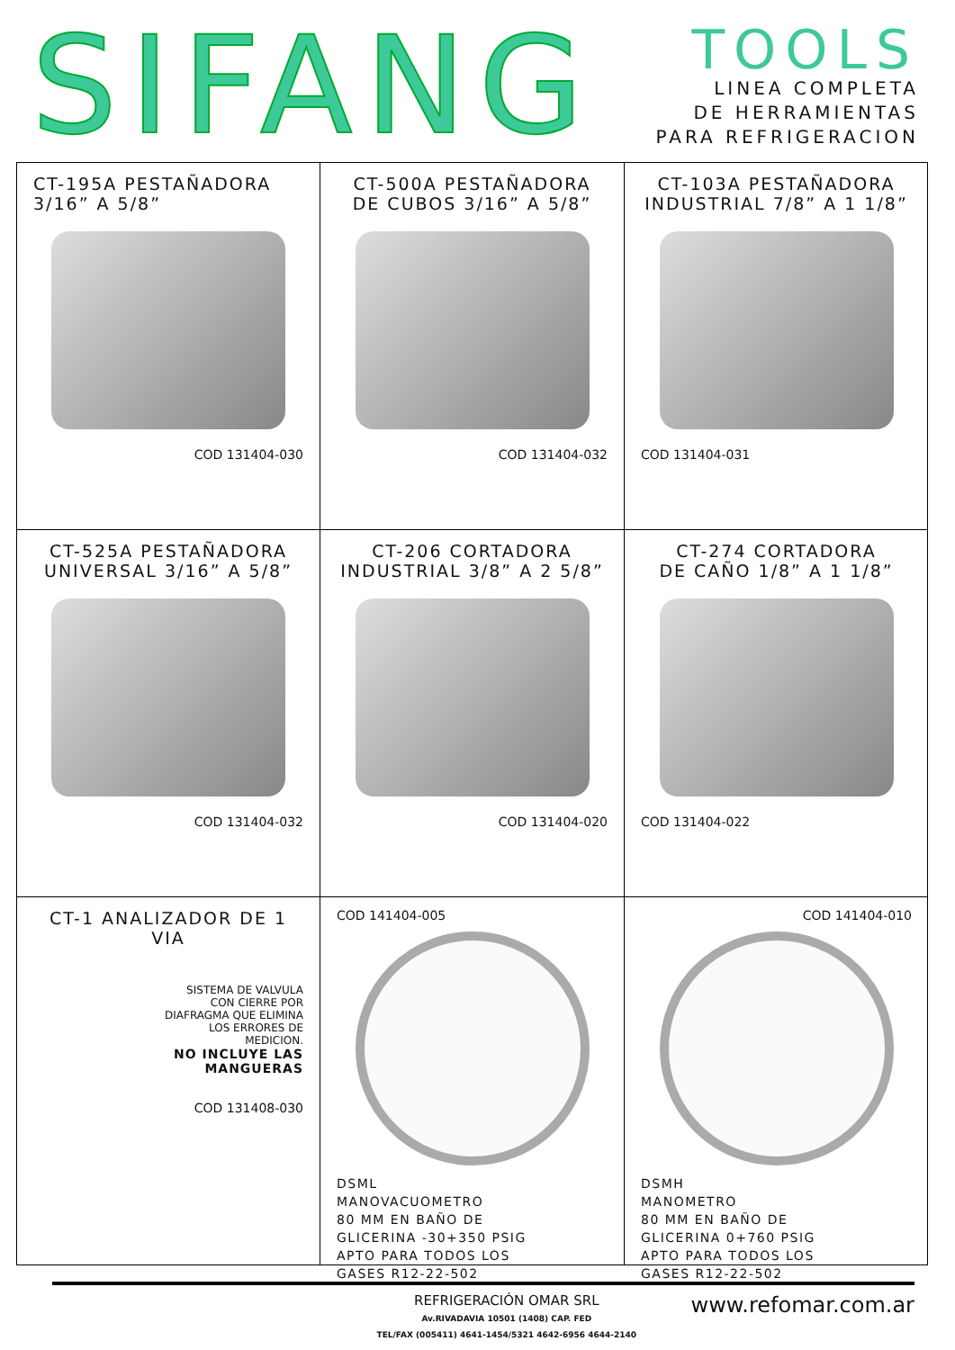SIFANG
TOOLS
LINEA COMPLETA
DE HERRAMIENTAS
PARA REFRIGERACION
CT-195A PESTAÑADORA
3/16” A 5/8”
COD 131404-030
CT-500A PESTAÑADORA
DE CUBOS 3/16” A 5/8”
COD 131404-032
CT-103A PESTAÑADORA
INDUSTRIAL 7/8” A 1 1/8”
COD 131404-031
CT-525A PESTAÑADORA
UNIVERSAL 3/16” A 5/8”
COD 131404-032
CT-206 CORTADORA
INDUSTRIAL 3/8” A 2 5/8”
COD 131404-020
CT-274 CORTADORA
DE CAÑO 1/8” A 1 1/8”
COD 131404-022
CT-1 ANALIZADOR DE 1 VIA
SISTEMA DE VALVULA
CON CIERRE POR
DIAFRAGMA QUE ELIMINA
LOS ERRORES DE
MEDICION.
NO INCLUYE LAS
MANGUERAS
COD 131408-030
COD 141404-005
DSML
MANOVACUOMETRO
80 MM EN BAÑO DE
GLICERINA -30+350 PSIG
APTO PARA TODOS LOS
GASES R12-22-502
COD 141404-010
DSMH
MANOMETRO
80 MM EN BAÑO DE
GLICERINA 0+760 PSIG
APTO PARA TODOS LOS
GASES R12-22-502
REFRIGERACIÓN OMAR SRL
Av.RIVADAVIA 10501 (1408) CAP. FED
TEL/FAX (005411) 4641-1454/5321 4642-6956 4644-2140
www.refomar.com.ar